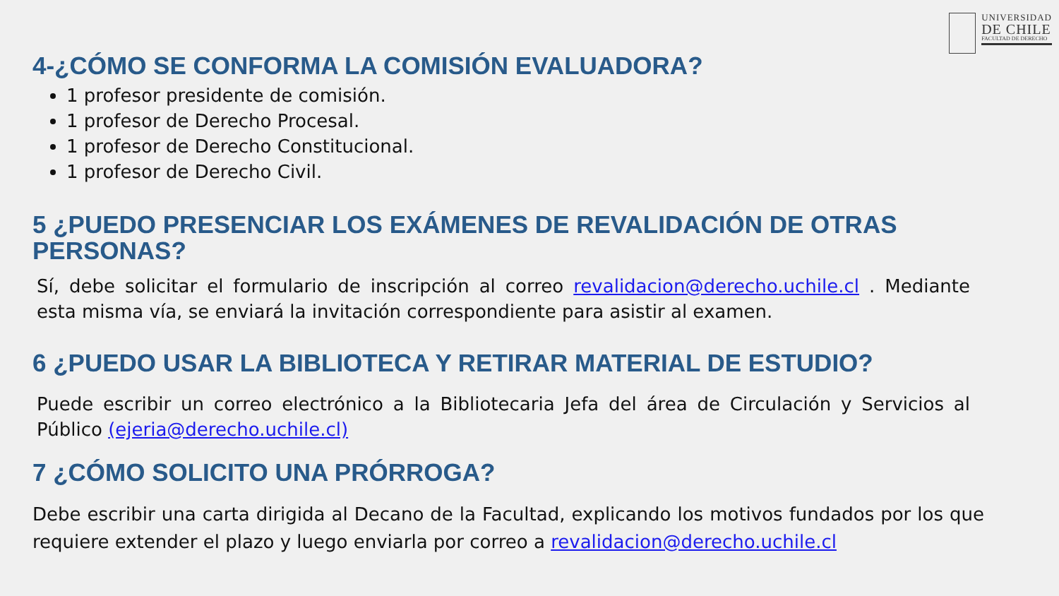UNIVERSIDAD
DE CHILE
FACULTAD DE DERECHO
4-¿CÓMO SE CONFORMA LA COMISIÓN EVALUADORA?
1 profesor presidente de comisión.
1 profesor de Derecho Procesal.
1 profesor de Derecho Constitucional.
1 profesor de Derecho Civil.
5 ¿PUEDO PRESENCIAR LOS EXÁMENES DE REVALIDACIÓN DE OTRAS PERSONAS?
Sí, debe solicitar el formulario de inscripción al correo revalidacion@derecho.uchile.cl . Mediante esta misma vía, se enviará la invitación correspondiente para asistir al examen.
6 ¿PUEDO USAR LA BIBLIOTECA Y RETIRAR MATERIAL DE ESTUDIO?
Puede escribir un correo electrónico a la Bibliotecaria Jefa del área de Circulación y Servicios al Público (ejeria@derecho.uchile.cl)
7 ¿CÓMO SOLICITO UNA PRÓRROGA?
Debe escribir una carta dirigida al Decano de la Facultad, explicando los motivos fundados por los que requiere extender el plazo y luego enviarla por correo a revalidacion@derecho.uchile.cl